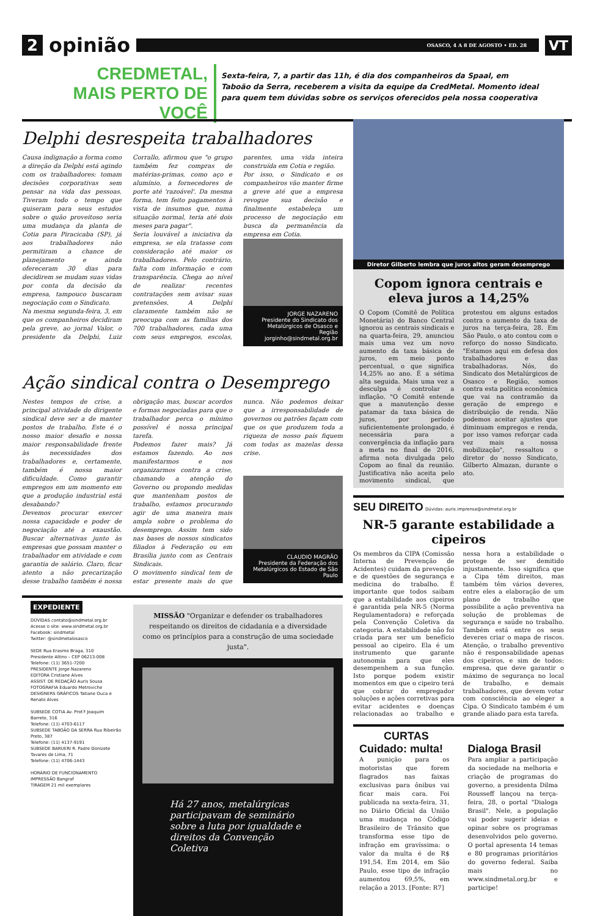2 opinião OSASCO, 4 A 8 DE AGOSTO • ED. 28 VT
CREDMETAL,
MAIS PERTO DE VOCÊ
Sexta-feira, 7, a partir das 11h, é dia dos companheiros da Spaal, em Taboão da Serra, receberem a visita da equipe da CredMetal. Momento ideal para quem tem dúvidas sobre os serviços oferecidos pela nossa cooperativa
Delphi desrespeita trabalhadores
Causa indignação a forma como a direção da Delphi está agindo com os trabalhadores: tomam decisões corporativas sem pensar na vida das pessoas. Tiveram todo o tempo que quiseram para seus estudos sobre o quão proveitoso seria uma mudança da planta de Cotia para Piracicaba (SP), já aos trabalhadores não permitiram a chance de planejamento e ainda ofereceram 30 dias para decidirem se mudam suas vidas por conta da decisão da empresa, tampouco buscaram negociação com o Sindicato.
Na mesma segunda-feira, 3, em que os companheiros decidiram pela greve, ao jornal Valor, o presidente da Delphi, Luiz Corrallo, afirmou que "o grupo também fez compras de matérias-primas, como aço e alumínio, a fornecedores de porte até 'razoável'. Da mesma forma, tem feito pagamentos à vista de insumos que, numa situação normal, teria até dois meses para pagar".
Seria louvável a iniciativa da empresa, se ela tratasse com consideração até maior os trabalhadores. Pelo contrário, falta com informação e com transparência. Chega ao nível de realizar recentes contratações sem avisar suas pretensões. A Delphi claramente também não se preocupa com as famílias dos 700 trabalhadores, cada uma com seus empregos, escolas, parentes, uma vida inteira construída em Cotia e região.
Por isso, o Sindicato e os companheiros vão manter firme a greve até que a empresa revogue sua decisão e finalmente estabeleça um processo de negociação em busca da permanência da empresa em Cotia.
JORGE NAZARENO
Presidente do Sindicato dos Metalúrgicos de Osasco e Região
jorginho@sindmetal.org.br
Ação sindical contra o Desemprego
Nestes tempos de crise, a principal atividade do dirigente sindical deve ser a de manter postos de trabalho. Este é o nosso maior desafio e nossa maior responsabilidade frente às necessidades dos trabalhadores e, certamente, também é nossa maior dificuldade. Como garantir empregos em um momento em que a produção industrial está desabando?
Devemos procurar exercer nossa capacidade e poder de negociação até a exaustão. Buscar alternativas junto às empresas que possam manter o trabalhador em atividade e com garantia de salário. Claro, ficar atento a não precarização desse trabalho também é nossa obrigação mas, buscar acordos e formas negociadas para que o trabalhador perca o mínimo possível é nossa principal tarefa.
Podemos fazer mais? Já estamos fazendo. Ao nos manifestarmos e nos organizarmos contra a crise, chamando a atenção do Governo ou propondo medidas que mantenham postos de trabalho, estamos procurando agir de uma maneira mais ampla sobre o problema do desemprego. Assim tem sido nas bases de nossos sindicatos filiados à Federação ou em Brasília junto com as Centrais Sindicais.
O movimento sindical tem de estar presente mais do que nunca. Não podemos deixar que a irresponsabilidade de governos ou patrões façam com que os que produzem toda a riqueza de nosso país fiquem com todas as mazelas dessa crise.
CLAUDIO MAGRÃO
Presidente da Federação dos Metalúrgicos do Estado de São Paulo
Diretor Gilberto lembra que juros altos geram desemprego
Copom ignora centrais e eleva juros a 14,25%
O Copom (Comitê de Política Monetária) do Banco Central ignorou as centrais sindicais e na quarta-feira, 29, anunciou mais uma vez um novo aumento da taxa básica de juros, em meio ponto percentual, o que significa 14,25% ao ano. É a sétima alta seguida. Mais uma vez a desculpa é controlar a inflação. "O Comitê entende que a manutenção desse patamar da taxa básica de juros, por período suficientemente prolongado, é necessária para a convergência da inflação para a meta no final de 2016, afirma nota divulgada pelo Copom ao final da reunião. Justificativa não aceita pelo movimento sindical, que protestou em alguns estados contra o aumento da taxa de juros na terça-feira, 28. Em São Paulo, o ato contou com o reforço do nosso Sindicato. "Estamos aqui em defesa dos trabalhadores e das trabalhadoras. Nós, do Sindicato dos Metalúrgicos de Osasco e Região, somos contra esta política econômica que vai na contramão da geração de emprego e distribuição de renda. Não podemos aceitar ajustes que diminuam empregos e renda, por isso vamos reforçar cada vez mais a nossa mobilização", ressaltou o diretor do nosso Sindicato, Gilberto Almazan, durante o ato.
SEU DIREITO Dúvidas: auris.imprensa@sindmetal.org.br
NR-5 garante estabilidade a cipeiros
Os membros da CIPA (Comissão Interna de Prevenção de Acidentes) cuidam da prevenção e de questões de segurança e medicina do trabalho. É importante que todos saibam que a estabilidade aos cipeiros é garantida pela NR-5 (Norma Regulamentadora) e reforçada pela Convenção Coletiva da categoria. A estabilidade não foi criada para ser um benefício pessoal ao cipeiro. Ela é um instrumento que garante autonomia para que eles desempenhem a sua função. Isto porque podem existir momentos em que o cipeiro terá que cobrar do empregador soluções e ações corretivas para evitar acidentes e doenças relacionadas ao trabalho e nessa hora a estabilidade o protege de ser demitido injustamente. Isso significa que a Cipa têm direitos, mas também têm vários deveres, entre eles a elaboração de um plano de trabalho que possibilite a ação preventiva na solução de problemas de segurança e saúde no trabalho. Também está entre os seus deveres criar o mapa de riscos. Atenção, o trabalho preventivo não é responsabilidade apenas dos cipeiros, e sim de todos: empresa, que deve garantir o máximo de segurança no local de trabalho, e demais trabalhadores, que devem votar com consciência ao eleger a Cipa. O Sindicato também é um grande aliado para esta tarefa.
CURTAS
Cuidado: multa!
A punição para os motoristas que forem flagrados nas faixas exclusivas para ônibus vai ficar mais cara. Foi publicada na sexta-feira, 31, no Diário Oficial da União uma mudança no Código Brasileiro de Trânsito que transforma esse tipo de infração em gravíssima: o valor da multa é de R$ 191,54. Em 2014, em São Paulo, esse tipo de infração aumentou 69,5%, em relação a 2013. [Fonte: R7]
Dialoga Brasil
Para ampliar a participação da sociedade na melhoria e criação de programas do governo, a presidenta Dilma Rousseff lançou na terça-feira, 28, o portal "Dialoga Brasil". Nele, a população vai poder sugerir ideias e opinar sobre os programas desenvolvidos pelo governo. O portal apresenta 14 temas e 80 programas prioritários do governo federal. Saiba mais no www.sindmetal.org.br e participe!
EXPEDIENTE
DÚVIDAS contato@sindmetal.org.br
Acesse o site: www.sindmetal.org.br
Facebook: sindmetal
Twitter: @sindmetalosasco
SEDE Rua Erasmo Braga, 310
Presidente Altino – CEP 06213-008
Telefone: (11) 3651-7200
PRESIDENTE Jorge Nazareno
EDITORA Cristiane Alves
ASSIST. DE REDAÇÃO Auris Sousa
FOTOGRAFIA Eduardo Metroviche
DESIGNERS GRÁFICOS Tatiane Ouca e Renato Alves
SUBSEDE COTIA Av. Prof.ª Joaquim Barreto, 316
Telefone: (11) 4703-6117
SUBSEDE TABOÃO DA SERRA Rua Ribeirão Preto, 387
Telefone: (11) 4137-9191
SUBSEDE BARUERI R. Padre Donizete Tavares de Lima, 71
Telefone: (11) 4706-1443
HORÁRIO DE FUNCIONAMENTO
IMPRESSÃO Bangraf
TIRAGEM 21 mil exemplares
MISSÃO "Organizar e defender os trabalhadores respeitando os direitos de cidadania e a diversidade como os princípios para a construção de uma sociedade justa".
Há 27 anos, metalúrgicas participavam de seminário sobre a luta por igualdade e direitos da Convenção Coletiva